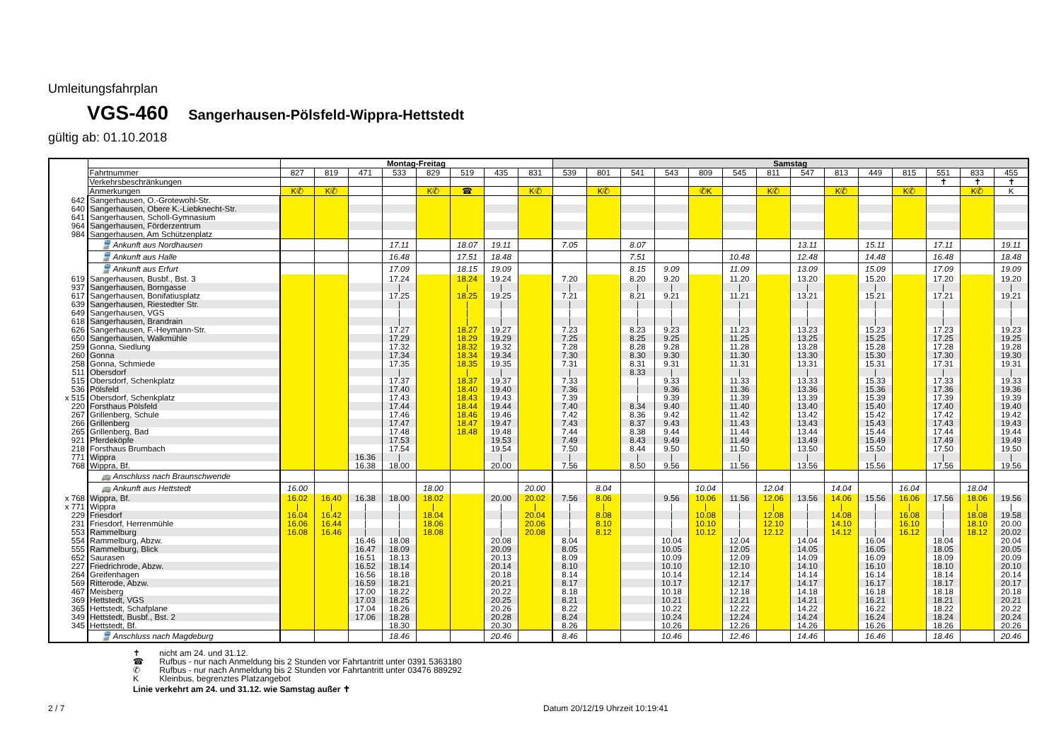Umleitungsfahrplan
VGS-460 Sangerhausen-Pölsfeld-Wippra-Hettstedt
gültig ab: 01.10.2018
| | | Montag-Freitag | | | | | | | | Samstag | | | | | | | | | | | | | |
| --- | --- | --- | --- | --- | --- | --- | --- | --- | --- | --- | --- | --- | --- | --- | --- | --- | --- | --- | --- | --- | --- | --- | --- |
| | Fahrtnummer | 827 | 819 | 471 | 533 | 829 | 519 | 435 | 831 | 539 | 801 | 541 | 543 | 809 | 545 | 811 | 547 | 813 | 449 | 815 | 551 | 833 | 455 |
| | Verkehrsbeschränkungen | | | | | | | | | | | | | | | | | | | | ✝ | ✝ | ✝ |
| | Anmerkungen | K✆ | K✆ | | | K✆ | ☎ | | K✆ | | K✆ | | | ✆K | | K✆ | | K✆ | | K✆ | | K✆ | K |
| 642 | Sangerhausen, O.-Grotewohl-Str. | | | | | | | | | | | | | | | | | | | | | | |
| 640 | Sangerhausen, Obere K.-Liebknecht-Str. | | | | | | | | | | | | | | | | | | | | | | |
| 641 | Sangerhausen, Scholl-Gymnasium | | | | | | | | | | | | | | | | | | | | | | |
| 964 | Sangerhausen, Förderzentrum | | | | | | | | | | | | | | | | | | | | | | |
| 984 | Sangerhausen, Am Schützenplatz | | | | | | | | | | | | | | | | | | | | | | |
| | 🚆 Ankunft aus Nordhausen | | | | 17.11 | | 18.07 | 19.11 | | 7.05 | | 8.07 | | | | | 13.11 | | 15.11 | | 17.11 | | 19.11 |
| | 🚆 Ankunft aus Halle | | | | 16.48 | | 17.51 | 18.48 | | | | 7.51 | | | 10.48 | | 12.48 | | 14.48 | | 16.48 | | 18.48 |
| | 🚆 Ankunft aus Erfurt | | | | 17.09 | | 18.15 | 19.09 | | | | 8.15 | 9.09 | | 11.09 | | 13.09 | | 15.09 | | 17.09 | | 19.09 |
| 619 | Sangerhausen, Busbf., Bst. 3 | | | | 17.24 | | 18.24 | 19.24 | | 7.20 | | 8.20 | 9.20 | | 11.20 | | 13.20 | | 15.20 | | 17.20 | | 19.20 |
| 937 | Sangerhausen, Borngasse | | | | / | | / | / | | / | | / | / | | / | | / | | / | | / | | / |
| 617 | Sangerhausen, Bonifatiusplatz | | | | 17.25 | | 18.25 | 19.25 | | 7.21 | | 8.21 | 9.21 | | 11.21 | | 13.21 | | 15.21 | | 17.21 | | 19.21 |
| 639 | Sangerhausen, Riestedter Str. | | | | / | | / | / | | / | | / | / | | / | | / | | / | | / | | / |
| 649 | Sangerhausen, VGS | | | | / | | / | / | | / | | / | / | | / | | / | | / | | / | | / |
| 618 | Sangerhausen, Brandrain | | | | / | | / | / | | / | | / | / | | / | | / | | / | | / | | / |
| 626 | Sangerhausen, F.-Heymann-Str. | | | | 17.27 | | 18.27 | 19.27 | | 7.23 | | 8.23 | 9.23 | | 11.23 | | 13.23 | | 15.23 | | 17.23 | | 19.23 |
| 650 | Sangerhausen, Walkmühle | | | | 17.29 | | 18.29 | 19.29 | | 7.25 | | 8.25 | 9.25 | | 11.25 | | 13.25 | | 15.25 | | 17.25 | | 19.25 |
| 259 | Gonna, Siedlung | | | | 17.32 | | 18.32 | 19.32 | | 7.28 | | 8.28 | 9.28 | | 11.28 | | 13.28 | | 15.28 | | 17.28 | | 19.28 |
| 260 | Gonna | | | | 17.34 | | 18.34 | 19.34 | | 7.30 | | 8.30 | 9.30 | | 11.30 | | 13.30 | | 15.30 | | 17.30 | | 19.30 |
| 258 | Gonna, Schmiede | | | | 17.35 | | 18.35 | 19.35 | | 7.31 | | 8.31 | 9.31 | | 11.31 | | 13.31 | | 15.31 | | 17.31 | | 19.31 |
| 511 | Obersdorf | | | | / | | / | / | | / | | 8.33 | / | | / | | / | | / | | / | | / |
| 515 | Obersdorf, Schenkplatz | | | | 17.37 | | 18.37 | 19.37 | | 7.33 | | / | 9.33 | | 11.33 | | 13.33 | | 15.33 | | 17.33 | | 19.33 |
| 536 | Pölsfeld | | | | 17.40 | | 18.40 | 19.40 | | 7.36 | | / | 9.36 | | 11.36 | | 13.36 | | 15.36 | | 17.36 | | 19.36 |
| x 515 | Obersdorf, Schenkplatz | | | | 17.43 | | 18.43 | 19.43 | | 7.39 | | / | 9.39 | | 11.39 | | 13.39 | | 15.39 | | 17.39 | | 19.39 |
| 220 | Forsthaus Pölsfeld | | | | 17.44 | | 18.44 | 19.44 | | 7.40 | | 8.34 | 9.40 | | 11.40 | | 13.40 | | 15.40 | | 17.40 | | 19.40 |
| 267 | Grillenberg, Schule | | | | 17.46 | | 18.46 | 19.46 | | 7.42 | | 8.36 | 9.42 | | 11.42 | | 13.42 | | 15.42 | | 17.42 | | 19.42 |
| 266 | Grillenberg | | | | 17.47 | | 18.47 | 19.47 | | 7.43 | | 8.37 | 9.43 | | 11.43 | | 13.43 | | 15.43 | | 17.43 | | 19.43 |
| 265 | Grillenberg, Bad | | | | 17.48 | | 18.48 | 19.48 | | 7.44 | | 8.38 | 9.44 | | 11.44 | | 13.44 | | 15.44 | | 17.44 | | 19.44 |
| 921 | Pferdeköpfe | | | | 17.53 | | | 19.53 | | 7.49 | | 8.43 | 9.49 | | 11.49 | | 13.49 | | 15.49 | | 17.49 | | 19.49 |
| 218 | Forsthaus Brumbach | | | | 17.54 | | | 19.54 | | 7.50 | | 8.44 | 9.50 | | 11.50 | | 13.50 | | 15.50 | | 17.50 | | 19.50 |
| 771 | Wippra | | | 16.36 | / | | | / | | / | | / | / | | / | | / | | / | | / | | / |
| 768 | Wippra, Bf. | | | 16.38 | 18.00 | | | 20.00 | | 7.56 | | 8.50 | 9.56 | | 11.56 | | 13.56 | | 15.56 | | 17.56 | | 19.56 |
| | 🚌 Anschluss nach Braunschwende | | | | | | | | | | | | | | | | | | | | | | |
| | 🚌 Ankunft aus Hettstedt | 16.00 | | | | 18.00 | | | 20.00 | | 8.04 | | | 10.04 | | 12.04 | | 14.04 | | 16.04 | | 18.04 | |
| x 768 | Wippra, Bf. | 16.02 | 16.40 | 16.38 | 18.00 | 18.02 | | 20.00 | 20.02 | 7.56 | 8.06 | | 9.56 | 10.06 | 11.56 | 12.06 | 13.56 | 14.06 | 15.56 | 16.06 | 17.56 | 18.06 | 19.56 |
| x 771 | Wippra | / | / | / | / | / | | / | / | / | / | | / | / | / | / | / | / | / | / | / | / | / |
| 229 | Friesdorf | 16.04 | 16.42 | / | / | 18.04 | | / | 20.04 | / | 8.08 | | / | 10.08 | / | 12.08 | / | 14.08 | / | 16.08 | / | 18.08 | 19.58 |
| 231 | Friesdorf, Herrenmühle | 16.06 | 16.44 | / | / | 18.06 | | / | 20.06 | / | 8.10 | | / | 10.10 | / | 12.10 | / | 14.10 | / | 16.10 | / | 18.10 | 20.00 |
| 553 | Rammelburg | 16.08 | 16.46 | / | / | 18.08 | | / | 20.08 | / | 8.12 | | / | 10.12 | / | 12.12 | / | 14.12 | / | 16.12 | / | 18.12 | 20.02 |
| 554 | Rammelburg, Abzw. | | | 16.46 | 18.08 | | | 20.08 | | 8.04 | | | 10.04 | | 12.04 | | 14.04 | | 16.04 | | 18.04 | | 20.04 |
| 555 | Rammelburg, Blick | | | 16.47 | 18.09 | | | 20.09 | | 8.05 | | | 10.05 | | 12.05 | | 14.05 | | 16.05 | | 18.05 | | 20.05 |
| 652 | Saurasen | | | 16.51 | 18.13 | | | 20.13 | | 8.09 | | | 10.09 | | 12.09 | | 14.09 | | 16.09 | | 18.09 | | 20.09 |
| 227 | Friedrichrode, Abzw. | | | 16.52 | 18.14 | | | 20.14 | | 8.10 | | | 10.10 | | 12.10 | | 14.10 | | 16.10 | | 18.10 | | 20.10 |
| 264 | Greifenhagen | | | 16.56 | 18.18 | | | 20.18 | | 8.14 | | | 10.14 | | 12.14 | | 14.14 | | 16.14 | | 18.14 | | 20.14 |
| 569 | Ritterode, Abzw. | | | 16.59 | 18.21 | | | 20.21 | | 8.17 | | | 10.17 | | 12.17 | | 14.17 | | 16.17 | | 18.17 | | 20.17 |
| 467 | Meisberg | | | 17.00 | 18.22 | | | 20.22 | | 8.18 | | | 10.18 | | 12.18 | | 14.18 | | 16.18 | | 18.18 | | 20.18 |
| 369 | Hettstedt, VGS | | | 17.03 | 18.25 | | | 20.25 | | 8.21 | | | 10.21 | | 12.21 | | 14.21 | | 16.21 | | 18.21 | | 20.21 |
| 365 | Hettstedt, Schafplane | | | 17.04 | 18.26 | | | 20.26 | | 8.22 | | | 10.22 | | 12.22 | | 14.22 | | 16.22 | | 18.22 | | 20.22 |
| 349 | Hettstedt, Busbf., Bst. 2 | | | 17.06 | 18.28 | | | 20.28 | | 8.24 | | | 10.24 | | 12.24 | | 14.24 | | 16.24 | | 18.24 | | 20.24 |
| 345 | Hettstedt, Bf. | | | | 18.30 | | | 20.30 | | 8.26 | | | 10.26 | | 12.26 | | 14.26 | | 16.26 | | 18.26 | | 20.26 |
| | 🚆 Anschluss nach Magdeburg | | | | 18.46 | | | 20.46 | | 8.46 | | | 10.46 | | 12.46 | | 14.46 | | 16.46 | | 18.46 | | 20.46 |
✝ nicht am 24. und 31.12.
☎ Rufbus - nur nach Anmeldung bis 2 Stunden vor Fahrtantritt unter 0391 5363180
✆ Rufbus - nur nach Anmeldung bis 2 Stunden vor Fahrtantritt unter 03476 889292
K Kleinbus, begrenztes Platzangebot
Linie verkehrt am 24. und 31.12. wie Samstag außer ✝
2 / 7 Datum 20/12/19 Uhrzeit 10:19:41